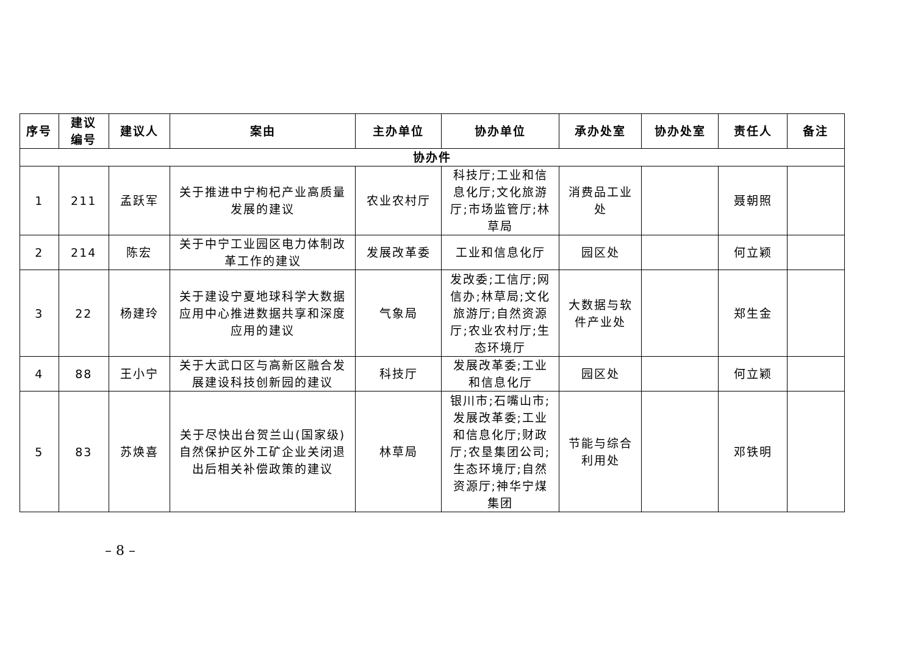| 序号 | 建议 编号 | 建议人 | 案由 | 主办单位 | 协办单位 | 承办处室 | 协办处室 | 责任人 | 备注 |
| --- | --- | --- | --- | --- | --- | --- | --- | --- | --- |
| 协办件 | | | | | | | | | |
| 1 | 211 | 孟跃军 | 关于推进中宁枸杞产业高质量发展的建议 | 农业农村厅 | 科技厅;工业和信息化厅;文化旅游厅;市场监管厅;林草局 | 消费品工业处 | | 聂朝照 | |
| 2 | 214 | 陈宏 | 关于中宁工业园区电力体制改革工作的建议 | 发展改革委 | 工业和信息化厅 | 园区处 | | 何立颖 | |
| 3 | 22 | 杨建玲 | 关于建设宁夏地球科学大数据应用中心推进数据共享和深度应用的建议 | 气象局 | 发改委;工信厅;网信办;林草局;文化旅游厅;自然资源厅;农业农村厅;生态环境厅 | 大数据与软件产业处 | | 郑生金 | |
| 4 | 88 | 王小宁 | 关于大武口区与高新区融合发展建设科技创新园的建议 | 科技厅 | 发展改革委;工业和信息化厅 | 园区处 | | 何立颖 | |
| 5 | 83 | 苏焕喜 | 关于尽快出台贺兰山(国家级)自然保护区外工矿企业关闭退出后相关补偿政策的建议 | 林草局 | 银川市;石嘴山市;发展改革委;工业和信息化厅;财政厅;农垦集团公司;生态环境厅;自然资源厅;神华宁煤集团 | 节能与综合利用处 | | 邓铁明 | |
– 8 –